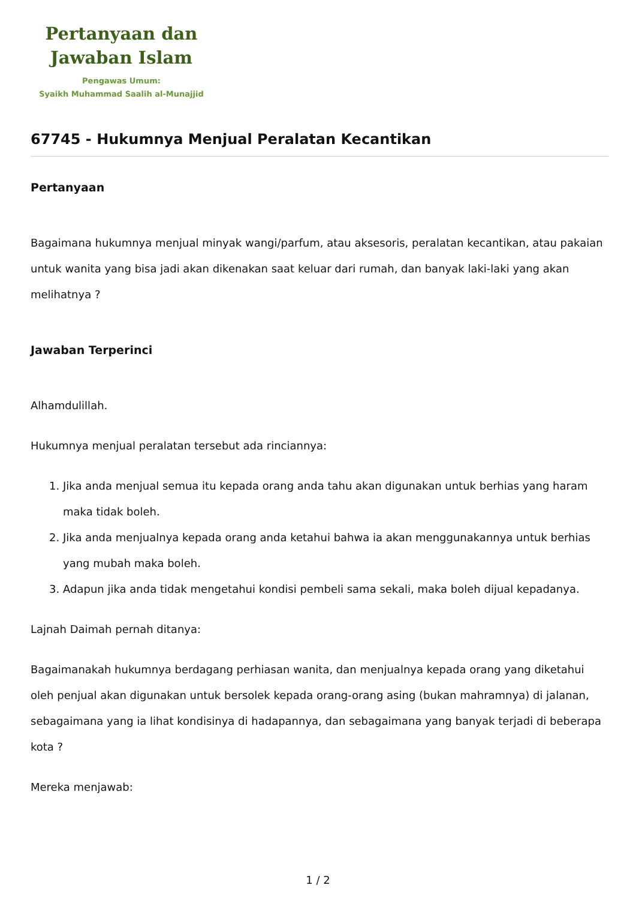Pertanyaan dan
Jawaban Islam
Pengawas Umum:
Syaikh Muhammad Saalih al-Munajjid
67745 - Hukumnya Menjual Peralatan Kecantikan
Pertanyaan
Bagaimana hukumnya menjual minyak wangi/parfum, atau aksesoris, peralatan kecantikan, atau pakaian untuk wanita yang bisa jadi akan dikenakan saat keluar dari rumah, dan banyak laki-laki yang akan melihatnya ?
Jawaban Terperinci
Alhamdulillah.
Hukumnya menjual peralatan tersebut ada rinciannya:
1. Jika anda menjual semua itu kepada orang anda tahu akan digunakan untuk berhias yang haram maka tidak boleh.
2. Jika anda menjualnya kepada orang anda ketahui bahwa ia akan menggunakannya untuk berhias yang mubah maka boleh.
3. Adapun jika anda tidak mengetahui kondisi pembeli sama sekali, maka boleh dijual kepadanya.
Lajnah Daimah pernah ditanya:
Bagaimanakah hukumnya berdagang perhiasan wanita, dan menjualnya kepada orang yang diketahui oleh penjual akan digunakan untuk bersolek kepada orang-orang asing (bukan mahramnya) di jalanan, sebagaimana yang ia lihat kondisinya di hadapannya, dan sebagaimana yang banyak terjadi di beberapa kota ?
Mereka menjawab:
1 / 2